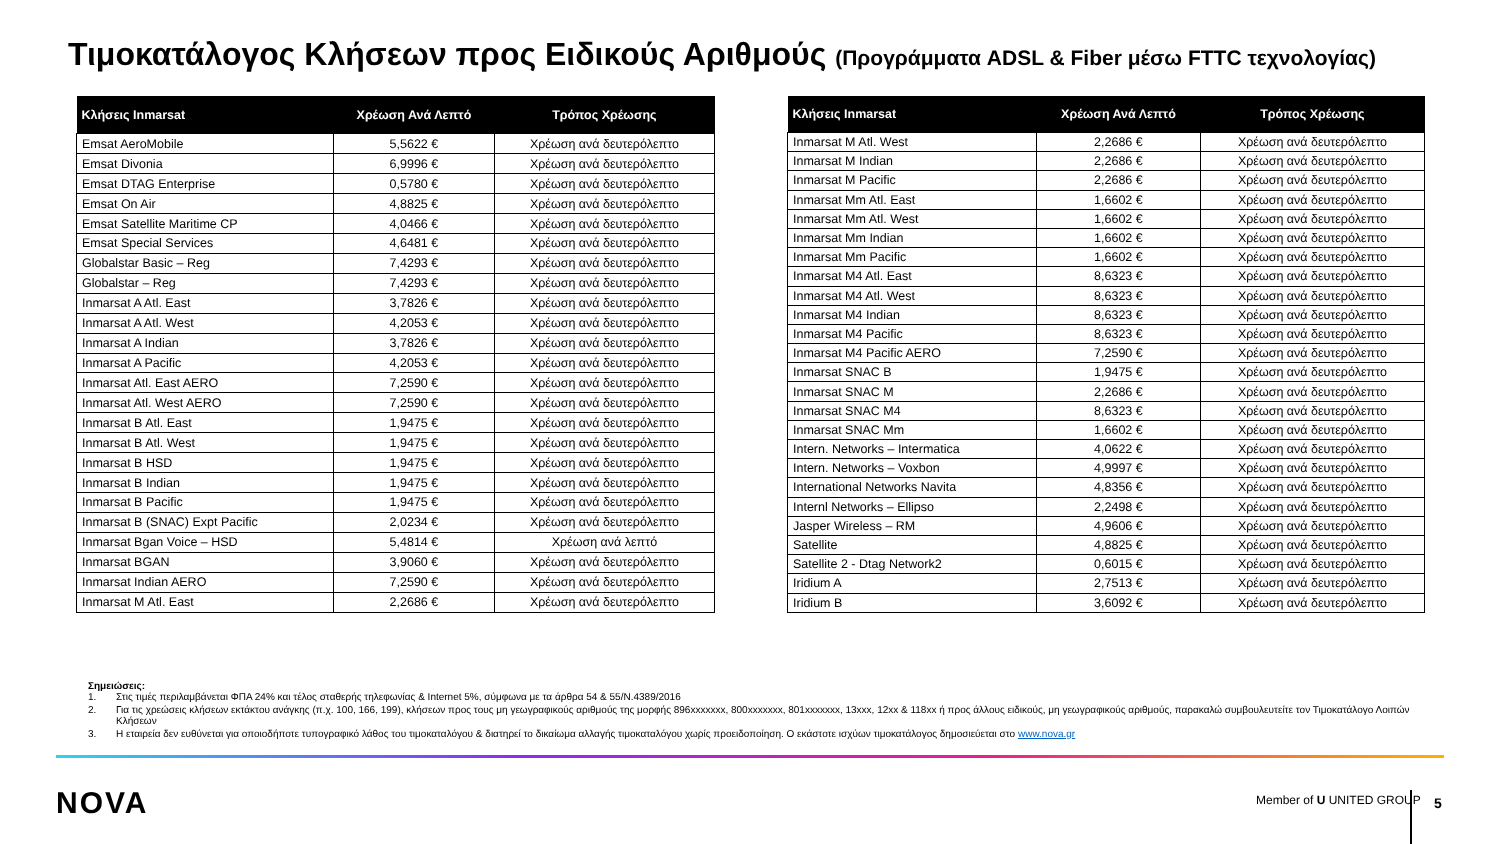Τιμοκατάλογος Κλήσεων προς Ειδικούς Αριθμούς (Προγράμματα ADSL & Fiber μέσω FTTC τεχνολογίας)
| Κλήσεις Inmarsat | Χρέωση Ανά Λεπτό | Τρόπος Χρέωσης |
| --- | --- | --- |
| Emsat AeroMobile | 5,5622 € | Χρέωση ανά δευτερόλεπτο |
| Emsat Divonia | 6,9996 € | Χρέωση ανά δευτερόλεπτο |
| Emsat DTAG Enterprise | 0,5780 € | Χρέωση ανά δευτερόλεπτο |
| Emsat On Air | 4,8825 € | Χρέωση ανά δευτερόλεπτο |
| Emsat Satellite Maritime CP | 4,0466 € | Χρέωση ανά δευτερόλεπτο |
| Emsat Special Services | 4,6481 € | Χρέωση ανά δευτερόλεπτο |
| Globalstar Basic – Reg | 7,4293 € | Χρέωση ανά δευτερόλεπτο |
| Globalstar – Reg | 7,4293 € | Χρέωση ανά δευτερόλεπτο |
| Inmarsat A Atl. East | 3,7826 € | Χρέωση ανά δευτερόλεπτο |
| Inmarsat A Atl. West | 4,2053 € | Χρέωση ανά δευτερόλεπτο |
| Inmarsat A Indian | 3,7826 € | Χρέωση ανά δευτερόλεπτο |
| Inmarsat A Pacific | 4,2053 € | Χρέωση ανά δευτερόλεπτο |
| Inmarsat Atl. East AERO | 7,2590 € | Χρέωση ανά δευτερόλεπτο |
| Inmarsat Atl. West AERO | 7,2590 € | Χρέωση ανά δευτερόλεπτο |
| Inmarsat B Atl. East | 1,9475 € | Χρέωση ανά δευτερόλεπτο |
| Inmarsat B Atl. West | 1,9475 € | Χρέωση ανά δευτερόλεπτο |
| Inmarsat B HSD | 1,9475 € | Χρέωση ανά δευτερόλεπτο |
| Inmarsat B Indian | 1,9475 € | Χρέωση ανά δευτερόλεπτο |
| Inmarsat B Pacific | 1,9475 € | Χρέωση ανά δευτερόλεπτο |
| Inmarsat B (SNAC) Expt Pacific | 2,0234 € | Χρέωση ανά δευτερόλεπτο |
| Inmarsat Bgan Voice – HSD | 5,4814 € | Χρέωση ανά λεπτό |
| Inmarsat BGAN | 3,9060 € | Χρέωση ανά δευτερόλεπτο |
| Inmarsat Indian AERO | 7,2590 € | Χρέωση ανά δευτερόλεπτο |
| Inmarsat M Atl. East | 2,2686 € | Χρέωση ανά δευτερόλεπτο |
| Κλήσεις Inmarsat | Χρέωση Ανά Λεπτό | Τρόπος Χρέωσης |
| --- | --- | --- |
| Inmarsat M Atl. West | 2,2686 € | Χρέωση ανά δευτερόλεπτο |
| Inmarsat M Indian | 2,2686 € | Χρέωση ανά δευτερόλεπτο |
| Inmarsat M Pacific | 2,2686 € | Χρέωση ανά δευτερόλεπτο |
| Inmarsat Mm Atl. East | 1,6602 € | Χρέωση ανά δευτερόλεπτο |
| Inmarsat Mm Atl. West | 1,6602 € | Χρέωση ανά δευτερόλεπτο |
| Inmarsat Mm Indian | 1,6602 € | Χρέωση ανά δευτερόλεπτο |
| Inmarsat Mm Pacific | 1,6602 € | Χρέωση ανά δευτερόλεπτο |
| Inmarsat M4 Atl. East | 8,6323 € | Χρέωση ανά δευτερόλεπτο |
| Inmarsat M4 Atl. West | 8,6323 € | Χρέωση ανά δευτερόλεπτο |
| Inmarsat M4 Indian | 8,6323 € | Χρέωση ανά δευτερόλεπτο |
| Inmarsat M4 Pacific | 8,6323 € | Χρέωση ανά δευτερόλεπτο |
| Inmarsat M4 Pacific AERO | 7,2590 € | Χρέωση ανά δευτερόλεπτο |
| Inmarsat SNAC B | 1,9475 € | Χρέωση ανά δευτερόλεπτο |
| Inmarsat SNAC M | 2,2686 € | Χρέωση ανά δευτερόλεπτο |
| Inmarsat SNAC M4 | 8,6323 € | Χρέωση ανά δευτερόλεπτο |
| Inmarsat SNAC Mm | 1,6602 € | Χρέωση ανά δευτερόλεπτο |
| Intern. Networks – Intermatica | 4,0622 € | Χρέωση ανά δευτερόλεπτο |
| Intern. Networks – Voxbon | 4,9997 € | Χρέωση ανά δευτερόλεπτο |
| International Networks Navita | 4,8356 € | Χρέωση ανά δευτερόλεπτο |
| Internl Networks – Ellipso | 2,2498 € | Χρέωση ανά δευτερόλεπτο |
| Jasper Wireless – RM | 4,9606 € | Χρέωση ανά δευτερόλεπτο |
| Satellite | 4,8825 € | Χρέωση ανά δευτερόλεπτο |
| Satellite 2 - Dtag Network2 | 0,6015 € | Χρέωση ανά δευτερόλεπτο |
| Iridium A | 2,7513 € | Χρέωση ανά δευτερόλεπτο |
| Iridium B | 3,6092 € | Χρέωση ανά δευτερόλεπτο |
Σημειώσεις:
1. Στις τιμές περιλαμβάνεται ΦΠΑ 24% και τέλος σταθερής τηλεφωνίας & Internet 5%, σύμφωνα με τα άρθρα 54 & 55/Ν.4389/2016
2. Για τις χρεώσεις κλήσεων εκτάκτου ανάγκης (π.χ. 100, 166, 199), κλήσεων προς τους μη γεωγραφικούς αριθμούς της μορφής 896xxxxxxx, 800xxxxxxx, 801xxxxxxx, 13xxx, 12xx & 118xx ή προς άλλους ειδικούς, μη γεωγραφικούς αριθμούς, παρακαλώ συμβουλευτείτε τον Τιμοκατάλογο Λοιπών Κλήσεων
3. Η εταιρεία δεν ευθύνεται για οποιοδήποτε τυπογραφικό λάθος του τιμοκαταλόγου & διατηρεί το δικαίωμα αλλαγής τιμοκαταλόγου χωρίς προειδοποίηση. Ο εκάστοτε ισχύων τιμοκατάλογος δημοσιεύεται στο www.nova.gr
NOVA Member of U UNITED GROUP 5